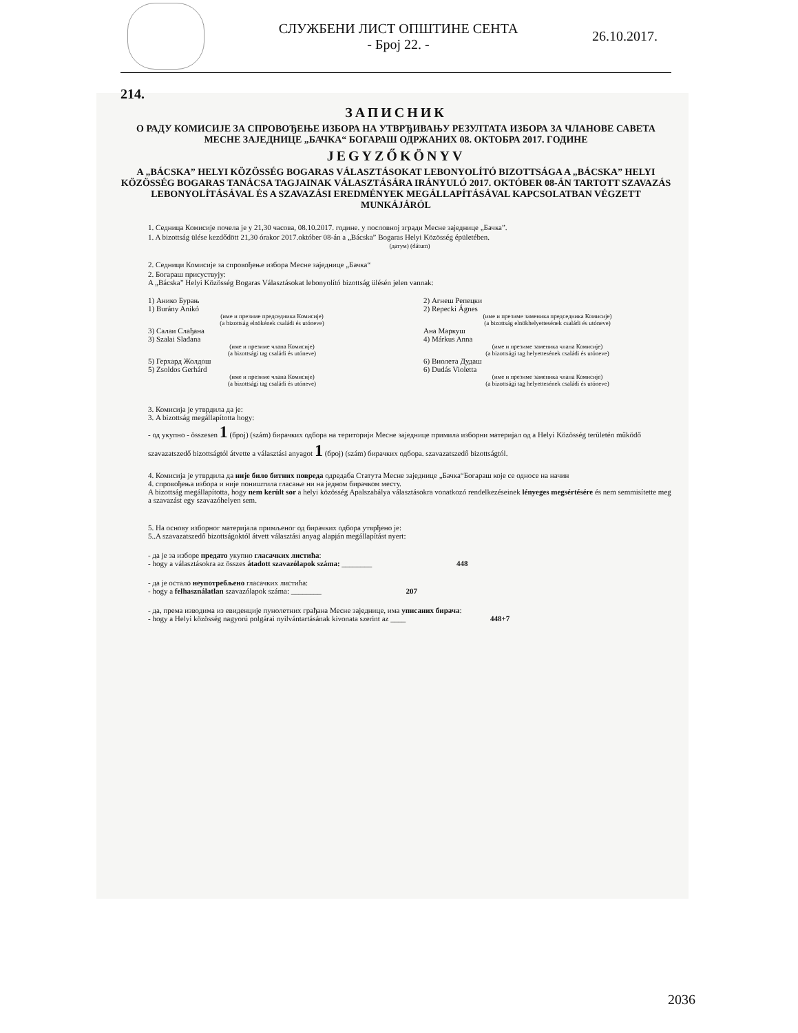СЛУЖБЕНИ ЛИСТ ОПШТИНЕ СЕНТА
- Број 22. -
26.10.2017.
214.
ЗАПИСНИК
О РАДУ КОМИСИЈЕ ЗА СПРОВОЂЕЊЕ ИЗБОРА НА УТВРЂИВАЊУ РЕЗУЛТАТА ИЗБОРА ЗА ЧЛАНОВЕ САВЕТА МЕСНЕ ЗАЈЕДНИЦЕ „БАЧКА“ БОГАРАШ ОДРЖАНИХ 08. ОКТОБРА 2017. ГОДИНЕ
JEGYZŐKÖNYV
A „BÁCSKA” HELYI KÖZÖSSÉG BOGARAS VÁLASZTÁSOKAT LEBONYOLÍTÓ BIZOTTSÁGA A „BÁCSKA” HELYI KÖZÖSSÉG BOGARAS TANÁCSA TAGJAINAK VÁLASZTÁSÁRA IRÁNYULÓ 2017. OKTÓBER 08-ÁN TARTOTT SZAVAZÁS LEBONYOLÍTÁSÁVAL ÉS A SZAVAZÁSI EREDMÉNYEK MEGÁLLAPÍTÁSÁVAL KAPCSOLATBAN VÉGZETT MUNKÁJÁRÓL
1. Седница Комисије почела је у 21,30 часова, 08.10.2017. године. у пословној згради Месне заједнице „Бачка”.
1. A bizottság ülése kezdődött 21,30 órakor 2017.október 08-án a „Bácska” Bogaras Helyi Közösség épületében.
(датум) (dátum)
2. Седници Комисије за спровођење избора Месне заједнице „Бачка“
2. Богараш присуствују:
A „Bácska” Helyi Közösség Bogaras Választásokat lebonyolító bizottság ülésén jelen vannak:
1) Анико Бурањ
1) Burány Anikó
(име и презиме председника Комисије)
(a bizottság elnökének családi és utóneve)
2) Агнеш Репецки
2) Repecki Ágnes
(име и презиме заменика председника Комисије)
(a bizottság elnökhelyettesének családi és utóneve)
3) Салаи Слађана
3) Szalai Slađana
(име и презиме члана Комисије)
(a bizottsági tag családi és utóneve)
Ана Маркуш
4) Márkus Anna
(име и презиме заменика члана Комисије)
(a bizottsági tag helyettesének családi és utóneve)
5) Герхард Жолдош
5) Zsoldos Gerhárd
(име и презиме члана Комисије)
(a bizottsági tag családi és utóneve)
6) Виолета Дудаш
6) Dudás Violetta
(име и презиме заменика члана Комисије)
(a bizottsági tag helyettesének családi és utóneve)
3. Комисија је утврдила да је:
3. A bizottság megállapította hogy:
- од укупно - összesen 1 (број) (szám) бирачких одбора на територији Месне заједнице примила изборни материјал од a Helyi Közösség területén működő szavazatszedő bizottságtól átvette a választási anyagot 1 (број) (szám) бирачких одбора. szavazatszedő bizottságtól.
4. Комисија је утврдила да није било битних повреда одредаба Статута Месне заједнице „Бачка“Богараш које се односе на начин
4. спровођења избора и није поништила гласање ни на једном бирачком месту.
A bizottság megállapította, hogy nem került sor a helyi közösség Apalszabálya választásokra vonatkozó rendelkezéseinek lényeges megsértésére és nem semmisítette meg a szavazást egy szavazóhelyen sem.
5. На основу изборног материјала примљеног од бирачких одбора утврђено је:
5..A szavazatszedő bizottságoktól átvett választási anyag alapján megállapítást nyert:
- да је за изборе предато укупно гласачких листића:
- hogy a választásokra az összes átadott szavazólapok száma: ________ 448
- да је остало неупотребљено гласачких листића:
- hogy a felhasználatlan szavazólapok száma: ________ 207
- да, према изводима из евиденције пунолетних грађана Месне заједнице, има уписаних бирача:
- hogy a Helyi közösség nagyorú polgárai nyilvántartásának kivonata szerint az ____ 448+7
2036